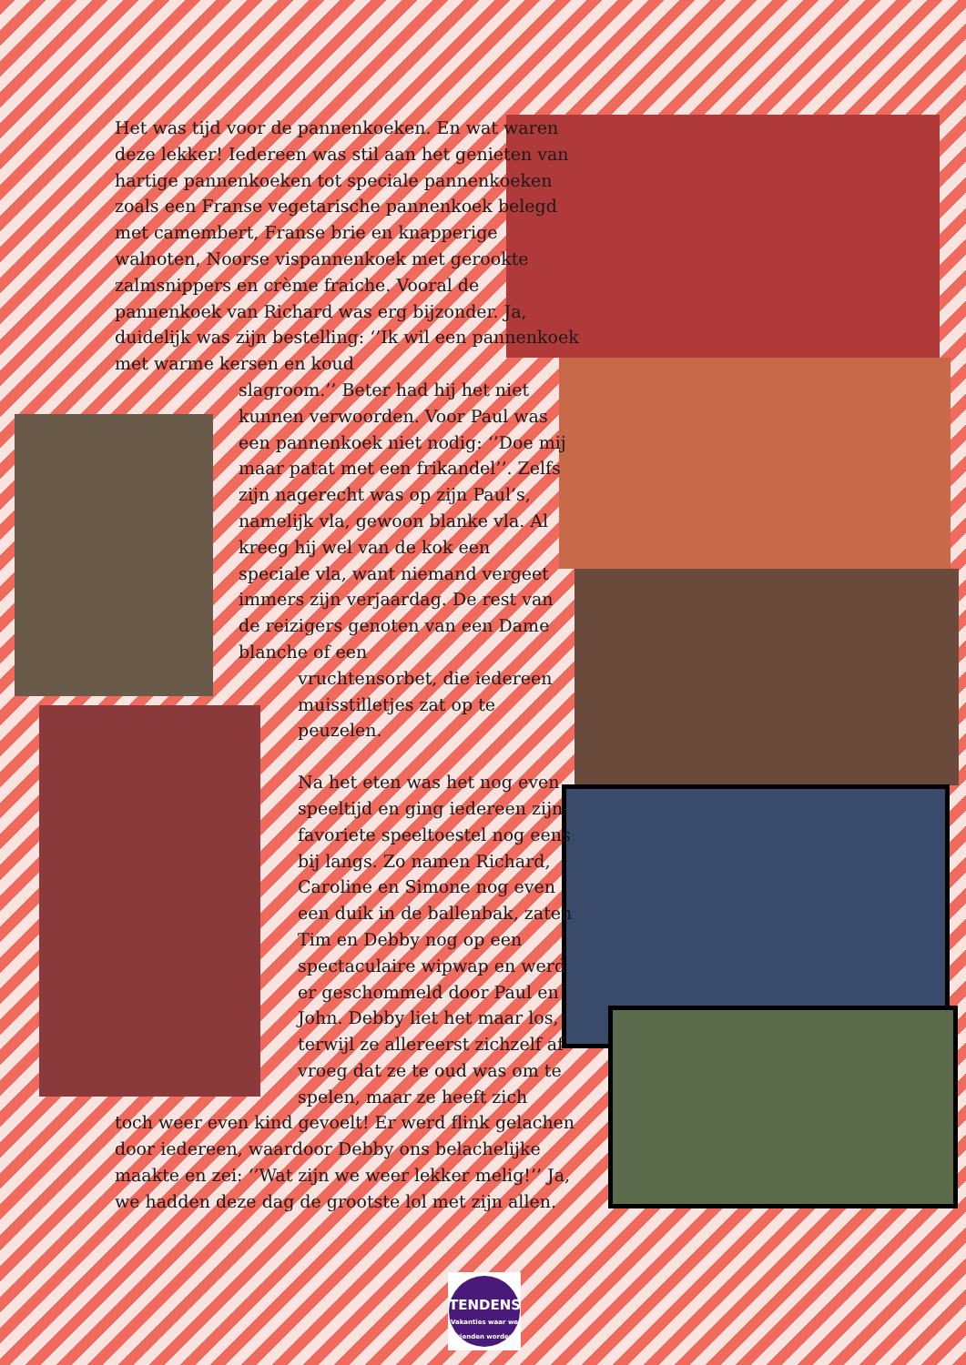Het was tijd voor de pannenkoeken. En wat waren deze lekker! Iedereen was stil aan het genieten van hartige pannenkoeken tot speciale pannenkoeken zoals een Franse vegetarische pannenkoek belegd met camembert, Franse brie en knapperige walnoten, Noorse vispannenkoek met gerookte zalmsnippers en crème fraiche. Vooral de pannenkoek van Richard was erg bijzonder. Ja, duidelijk was zijn bestelling: ‘’Ik wil een pannenkoek met warme kersen en koud
slagroom.’’ Beter had hij het niet kunnen verwoorden. Voor Paul was een pannenkoek niet nodig: ‘’Doe mij maar patat met een frikandel’’. Zelfs zijn nagerecht was op zijn Paul’s, namelijk vla, gewoon blanke vla. Al kreeg hij wel van de kok een speciale vla, want niemand vergeet immers zijn verjaardag. De rest van de reizigers genoten van een Dame blanche of een
vruchtensorbet, die iedereen muisstilletjes zat op te peuzelen.
Na het eten was het nog even speeltijd en ging iedereen zijn favoriete speeltoestel nog eens bij langs. Zo namen Richard, Caroline en Simone nog even een duik in de ballenbak, zaten Tim en Debby nog op een spectaculaire wipwap en werd er geschommeld door Paul en John. Debby liet het maar los, terwijl ze allereerst zichzelf af vroeg dat ze te oud was om te spelen, maar ze heeft zich
toch weer even kind gevoelt! Er werd flink gelachen door iedereen, waardoor Debby ons belachelijke maakte en zei: ‘’Wat zijn we weer lekker melig!’’ Ja, we hadden deze dag de grootste lol met zijn allen.
TENDENS
Vakanties waar we vrienden worden!